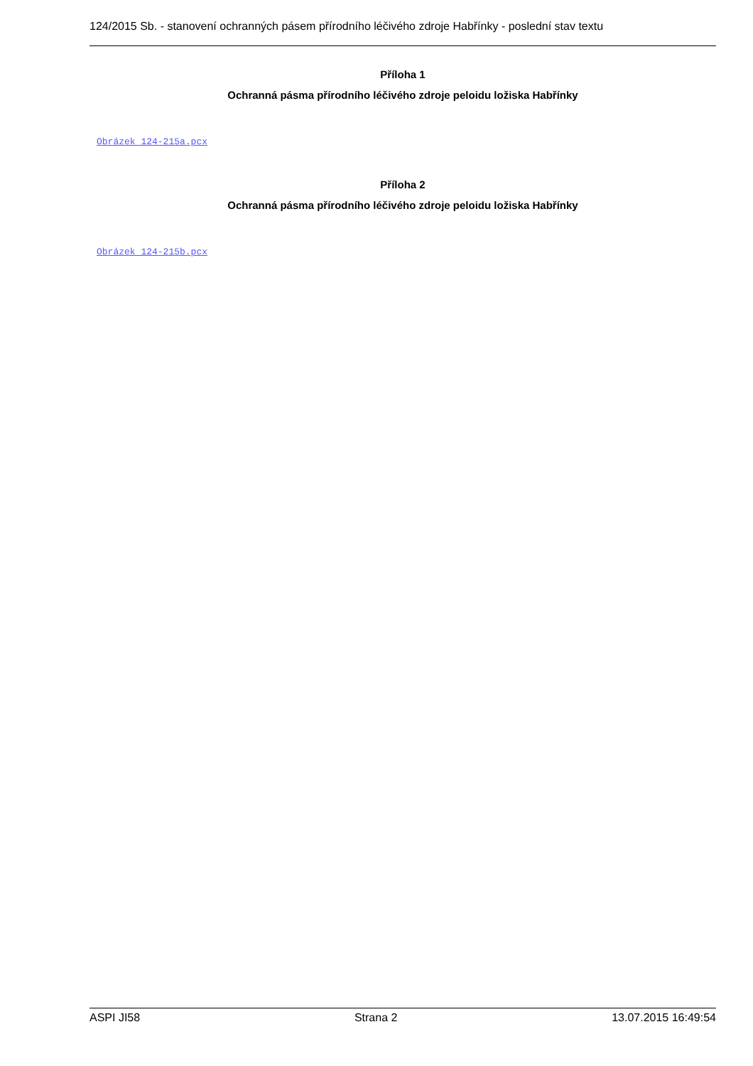124/2015 Sb. - stanovení ochranných pásem přírodního léčivého zdroje Habřínky - poslední stav textu
Příloha 1
Ochranná pásma přírodního léčivého zdroje peloidu ložiska Habřínky
Obrázek 124-215a.pcx
Příloha 2
Ochranná pásma přírodního léčivého zdroje peloidu ložiska Habřínky
Obrázek 124-215b.pcx
ASPI JI58 Strana 2 13.07.2015 16:49:54